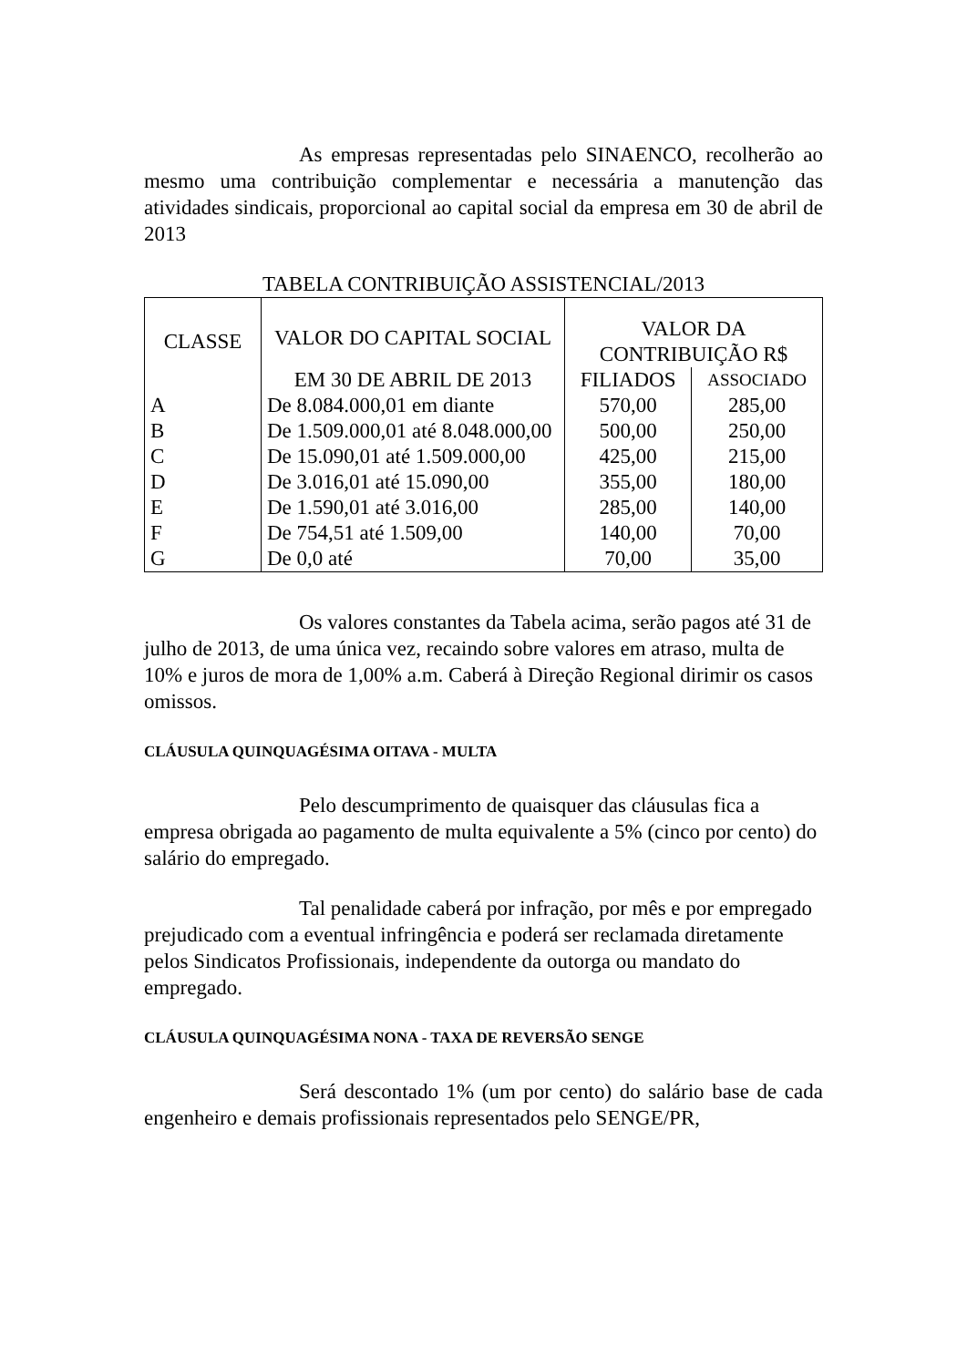As empresas representadas pelo SINAENCO, recolherão ao mesmo uma contribuição complementar e necessária a manutenção das atividades sindicais, proporcional ao capital social da empresa em 30 de abril de 2013
TABELA CONTRIBUIÇÃO ASSISTENCIAL/2013
| CLASSE | VALOR DO CAPITAL SOCIAL | VALOR DA CONTRIBUIÇÃO R$ | |
| --- | --- | --- | --- |
| | EM 30 DE ABRIL DE 2013 | FILIADOS | ASSOCIADO |
| A | De 8.084.000,01 em diante | 570,00 | 285,00 |
| B | De 1.509.000,01 até 8.048.000,00 | 500,00 | 250,00 |
| C | De 15.090,01 até 1.509.000,00 | 425,00 | 215,00 |
| D | De 3.016,01 até 15.090,00 | 355,00 | 180,00 |
| E | De 1.590,01 até 3.016,00 | 285,00 | 140,00 |
| F | De 754,51 até 1.509,00 | 140,00 | 70,00 |
| G | De 0,0 até | 70,00 | 35,00 |
Os valores constantes da Tabela acima, serão pagos até 31 de julho de 2013, de uma única vez, recaindo sobre valores em atraso, multa de 10% e juros de mora de 1,00% a.m. Caberá à Direção Regional dirimir os casos omissos.
CLÁUSULA QUINQUAGÉSIMA OITAVA - MULTA
Pelo descumprimento de quaisquer das cláusulas fica a empresa obrigada ao pagamento de multa equivalente a 5% (cinco por cento) do salário do empregado.
Tal penalidade caberá por infração, por mês e por empregado prejudicado com a eventual infringência e poderá ser reclamada diretamente pelos Sindicatos Profissionais, independente da outorga ou mandato do empregado.
CLÁUSULA QUINQUAGÉSIMA NONA - TAXA DE REVERSÃO SENGE
Será descontado 1% (um por cento) do salário base de cada engenheiro e demais profissionais representados pelo SENGE/PR,